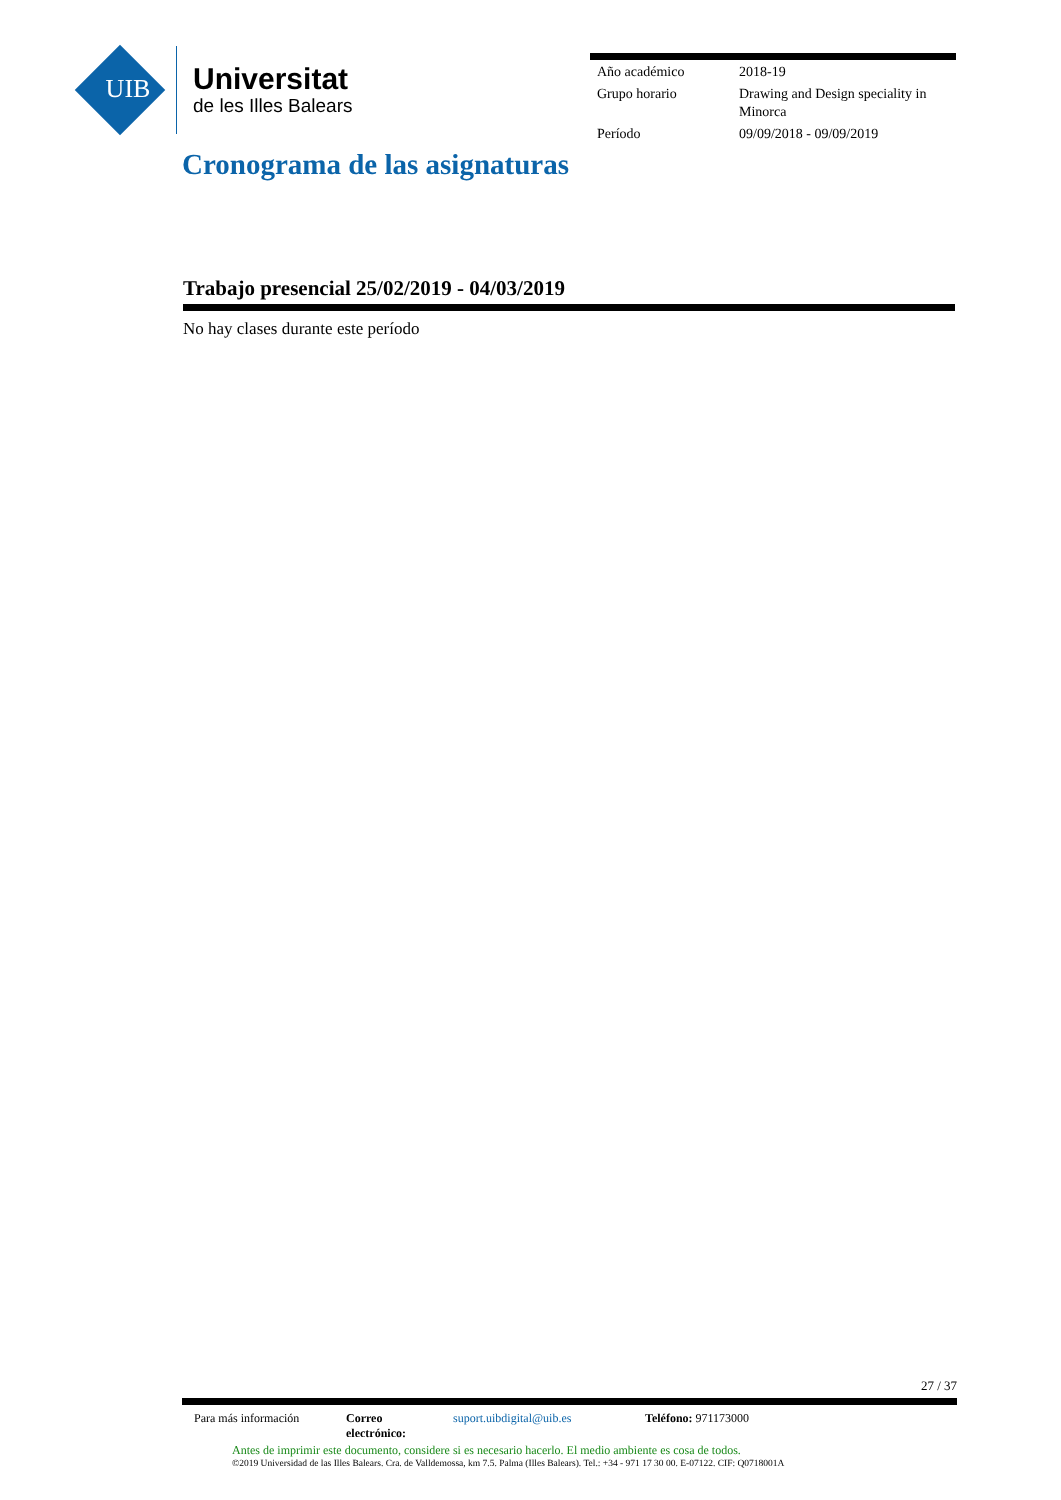UIB
Universitat
de les Illes Balears
| Año académico | 2018-19 |
| Grupo horario | Drawing and Design speciality in Minorca |
| Período | 09/09/2018 - 09/09/2019 |
Cronograma de las asignaturas
Trabajo presencial 25/02/2019 - 04/03/2019
No hay clases durante este período
27 / 37
| Para más información | Correo electrónico: | suport.uibdigital@uib.es | Teléfono: 971173000 |
Antes de imprimir este documento, considere si es necesario hacerlo. El medio ambiente es cosa de todos.
©2019 Universidad de las Illes Balears. Cra. de Valldemossa, km 7.5. Palma (Illes Balears). Tel.: +34 - 971 17 30 00. E-07122. CIF: Q0718001A